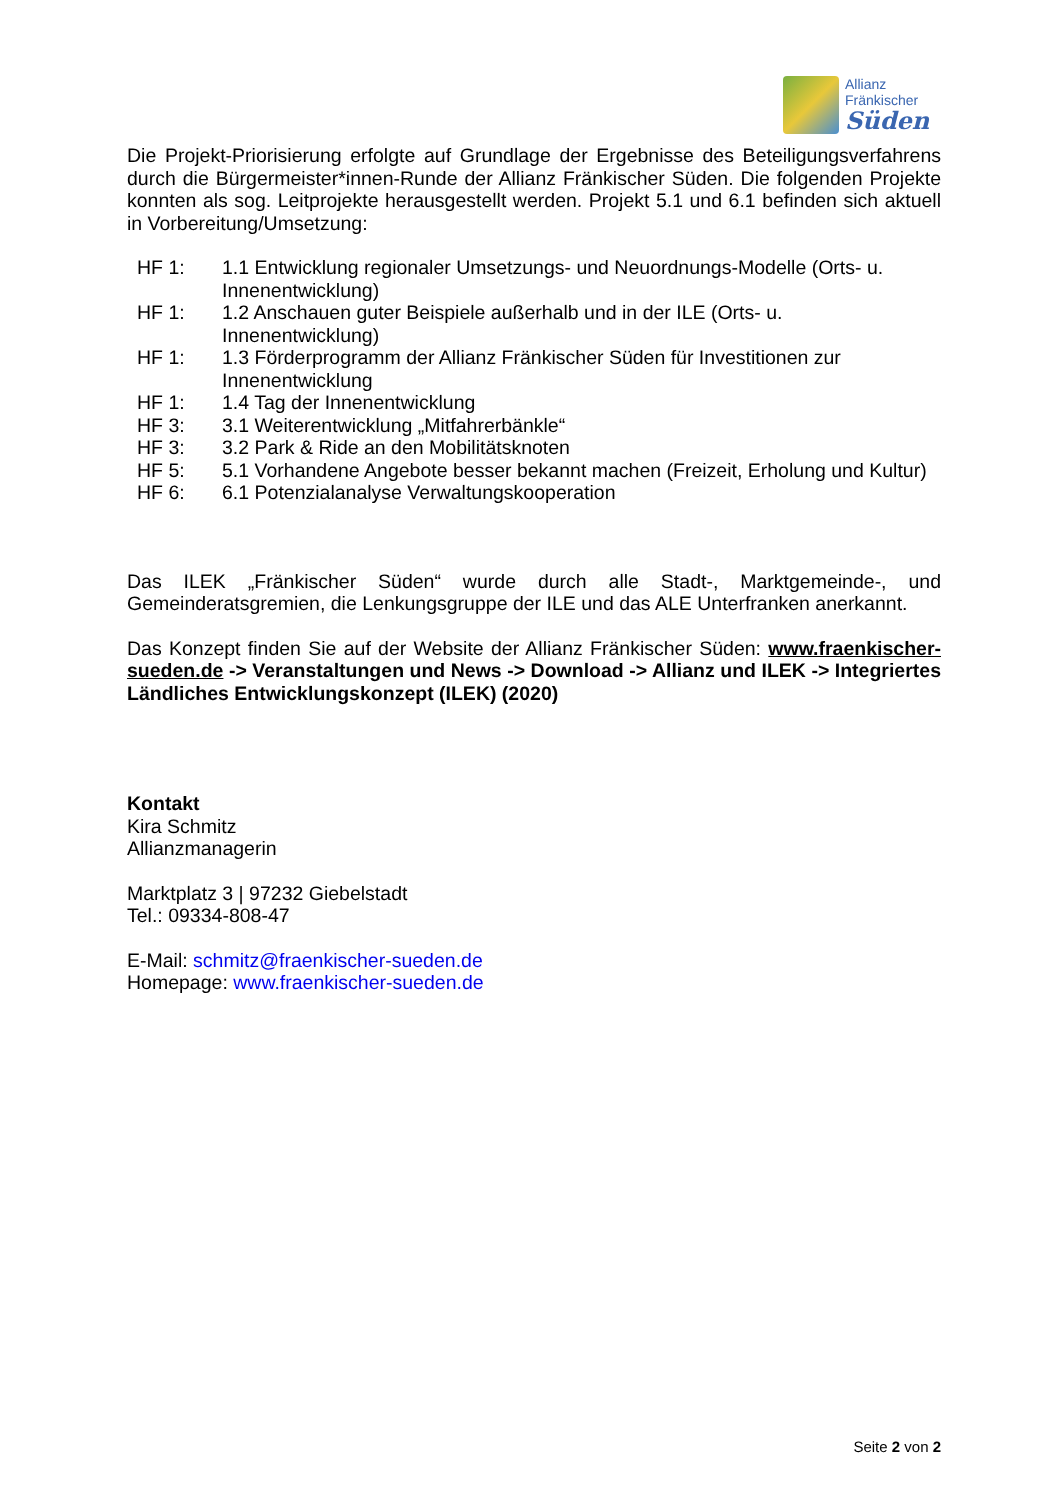Allianz
Fränkischer
Süden
Die Projekt-Priorisierung erfolgte auf Grundlage der Ergebnisse des Beteiligungsverfahrens durch die Bürgermeister*innen-Runde der Allianz Fränkischer Süden. Die folgenden Projekte konnten als sog. Leitprojekte herausgestellt werden. Projekt 5.1 und 6.1 befinden sich aktuell in Vorbereitung/Umsetzung:
HF 1: 1.1 Entwicklung regionaler Umsetzungs- und Neuordnungs-Modelle (Orts- u. Innenentwicklung)
HF 1: 1.2 Anschauen guter Beispiele außerhalb und in der ILE (Orts- u. Innenentwicklung)
HF 1: 1.3 Förderprogramm der Allianz Fränkischer Süden für Investitionen zur Innenentwicklung
HF 1: 1.4 Tag der Innenentwicklung
HF 3: 3.1 Weiterentwicklung „Mitfahrerbänkle“
HF 3: 3.2 Park & Ride an den Mobilitätsknoten
HF 5: 5.1 Vorhandene Angebote besser bekannt machen (Freizeit, Erholung und Kultur)
HF 6: 6.1 Potenzialanalyse Verwaltungskooperation
Das ILEK „Fränkischer Süden“ wurde durch alle Stadt-, Marktgemeinde-, und Gemeinderatsgremien, die Lenkungsgruppe der ILE und das ALE Unterfranken anerkannt.
Das Konzept finden Sie auf der Website der Allianz Fränkischer Süden: www.fraenkischer-sueden.de -> Veranstaltungen und News -> Download -> Allianz und ILEK -> Integriertes Ländliches Entwicklungskonzept (ILEK) (2020)
Kontakt
Kira Schmitz
Allianzmanagerin
Marktplatz 3 | 97232 Giebelstadt
Tel.: 09334-808-47
E-Mail: schmitz@fraenkischer-sueden.de
Homepage: www.fraenkischer-sueden.de
Seite 2 von 2